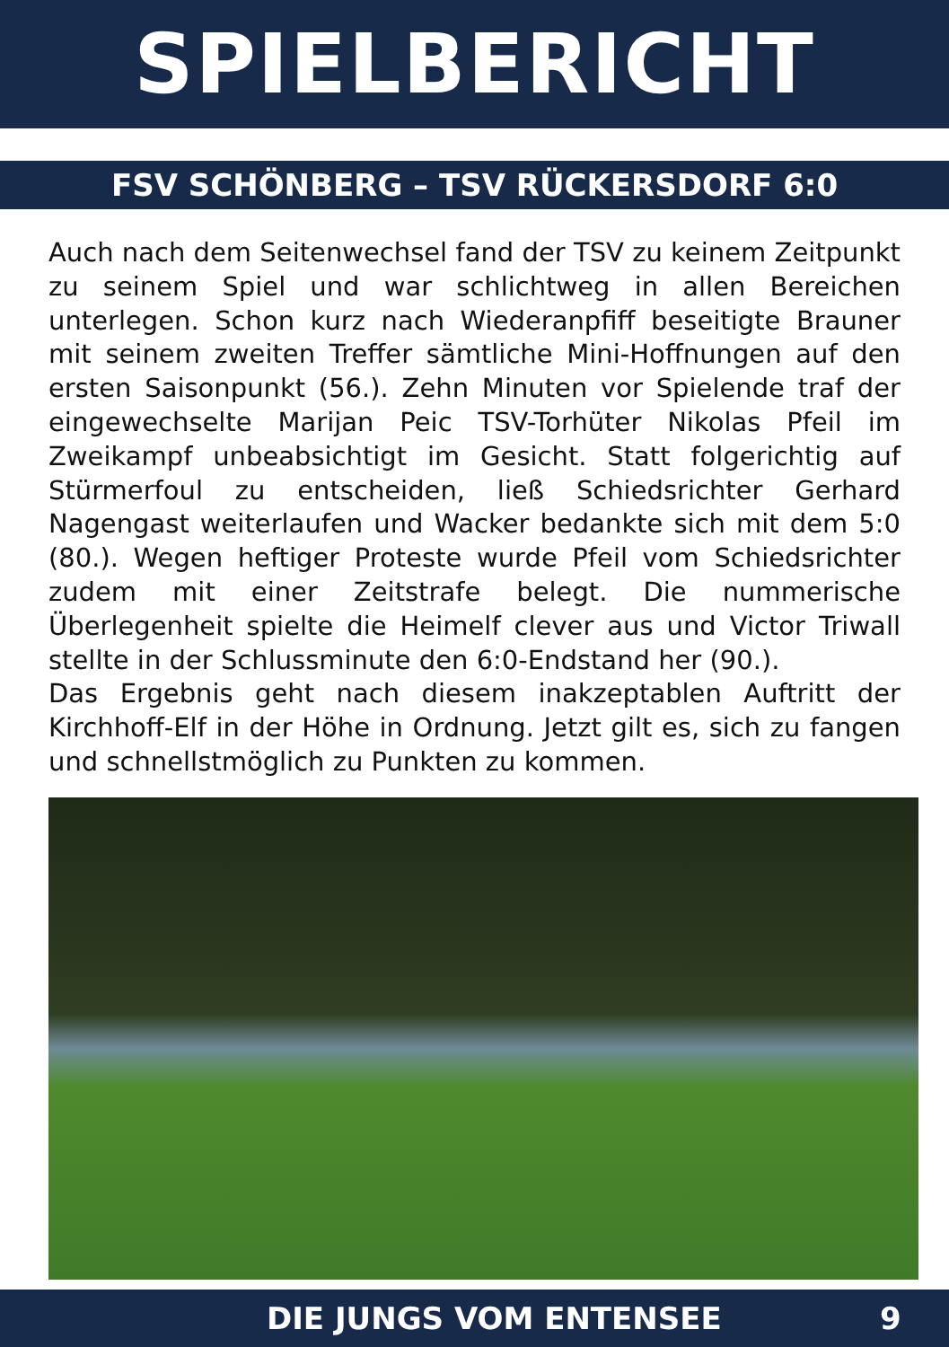SPIELBERICHT
FSV SCHÖNBERG – TSV RÜCKERSDORF 6:0
Auch nach dem Seitenwechsel fand der TSV zu keinem Zeitpunkt zu seinem Spiel und war schlichtweg in allen Bereichen unterlegen. Schon kurz nach Wiederanpfiff beseitigte Brauner mit seinem zweiten Treffer sämtliche Mini-Hoffnungen auf den ersten Saisonpunkt (56.). Zehn Minuten vor Spielende traf der eingewechselte Marijan Peic TSV-Torhüter Nikolas Pfeil im Zweikampf unbeabsichtigt im Gesicht. Statt folgerichtig auf Stürmerfoul zu entscheiden, ließ Schiedsrichter Gerhard Nagengast weiterlaufen und Wacker bedankte sich mit dem 5:0 (80.). Wegen heftiger Proteste wurde Pfeil vom Schiedsrichter zudem mit einer Zeitstrafe belegt. Die nummerische Überlegenheit spielte die Heimelf clever aus und Victor Triwall stellte in der Schlussminute den 6:0-Endstand her (90.).
Das Ergebnis geht nach diesem inakzeptablen Auftritt der Kirchhoff-Elf in der Höhe in Ordnung. Jetzt gilt es, sich zu fangen und schnellstmöglich zu Punkten zu kommen.
DIE JUNGS VOM ENTENSEE 9